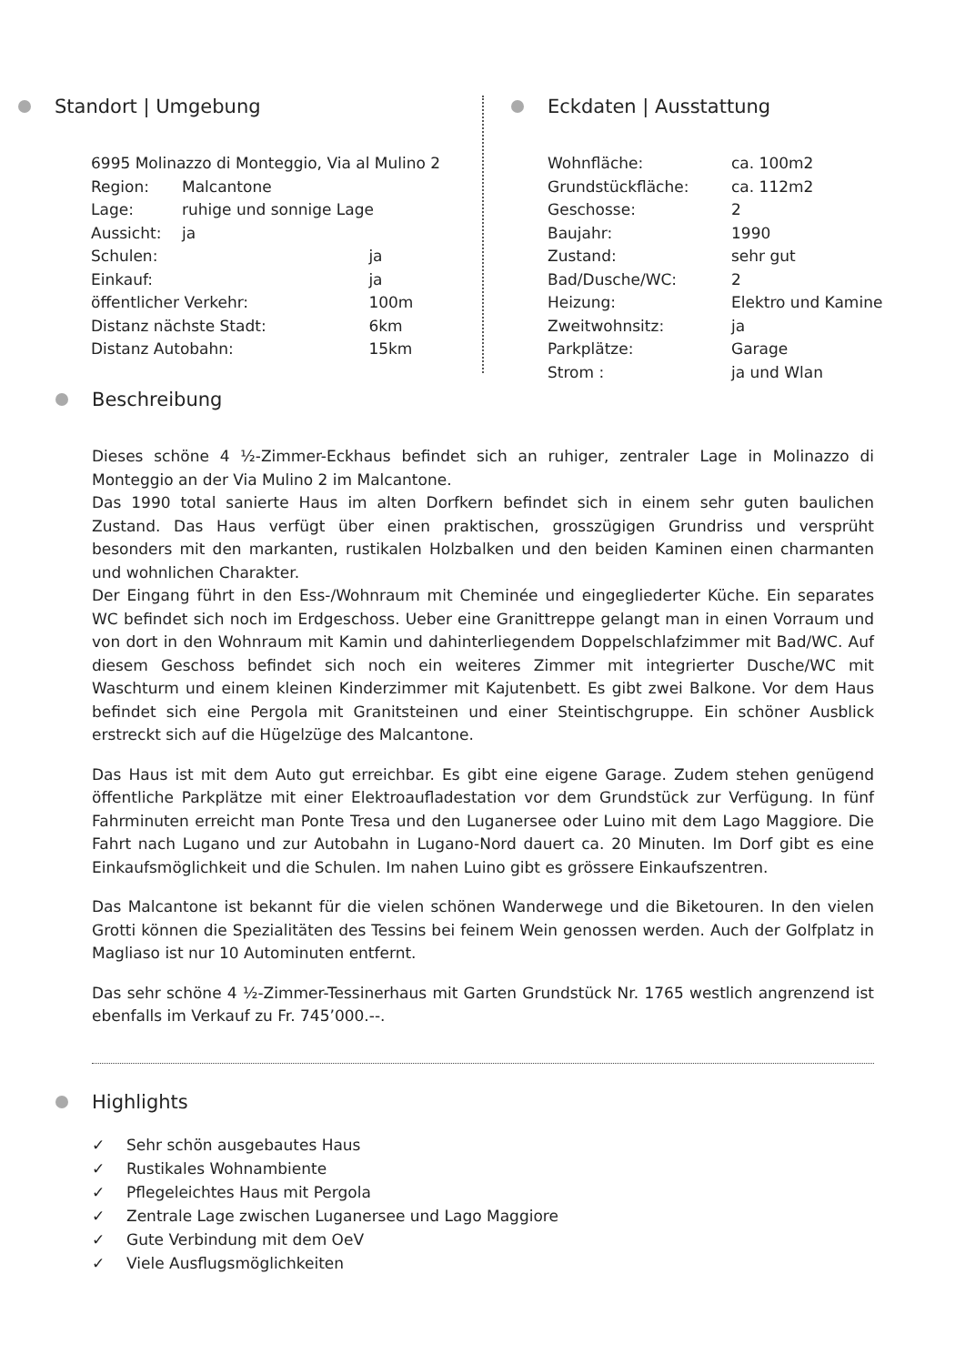Standort | Umgebung
| 6995 Molinazzo di Monteggio, Via al Mulino 2 | | |
| Region: | Malcantone | |
| Lage: | ruhige und sonnige Lage | |
| Aussicht: | ja | |
| Schulen: | | ja |
| Einkauf: | | ja |
| öffentlicher Verkehr: | | 100m |
| Distanz nächste Stadt: | | 6km |
| Distanz Autobahn: | | 15km |
Eckdaten | Ausstattung
| Wohnfläche: | ca. 100m2 |
| Grundstückfläche: | ca. 112m2 |
| Geschosse: | 2 |
| Baujahr: | 1990 |
| Zustand: | sehr gut |
| Bad/Dusche/WC: | 2 |
| Heizung: | Elektro und Kamine |
| Zweitwohnsitz: | ja |
| Parkplätze: | Garage |
| Strom : | ja und Wlan |
Beschreibung
Dieses schöne 4 ½-Zimmer-Eckhaus befindet sich an ruhiger, zentraler Lage in Molinazzo di Monteggio an der Via Mulino 2 im Malcantone.
Das 1990 total sanierte Haus im alten Dorfkern befindet sich in einem sehr guten baulichen Zustand. Das Haus verfügt über einen praktischen, grosszügigen Grundriss und versprüht besonders mit den markanten, rustikalen Holzbalken und den beiden Kaminen einen charmanten und wohnlichen Charakter.
Der Eingang führt in den Ess-/Wohnraum mit Cheminée und eingegliederter Küche. Ein separates WC befindet sich noch im Erdgeschoss. Ueber eine Granittreppe gelangt man in einen Vorraum und von dort in den Wohnraum mit Kamin und dahinterliegendem Doppelschlafzimmer mit Bad/WC. Auf diesem Geschoss befindet sich noch ein weiteres Zimmer mit integrierter Dusche/WC mit Waschturm und einem kleinen Kinderzimmer mit Kajutenbett. Es gibt zwei Balkone. Vor dem Haus befindet sich eine Pergola mit Granitsteinen und einer Steintischgruppe. Ein schöner Ausblick erstreckt sich auf die Hügelzüge des Malcantone.
Das Haus ist mit dem Auto gut erreichbar. Es gibt eine eigene Garage. Zudem stehen genügend öffentliche Parkplätze mit einer Elektroaufladestation vor dem Grundstück zur Verfügung. In fünf Fahrminuten erreicht man Ponte Tresa und den Luganersee oder Luino mit dem Lago Maggiore. Die Fahrt nach Lugano und zur Autobahn in Lugano-Nord dauert ca. 20 Minuten. Im Dorf gibt es eine Einkaufsmöglichkeit und die Schulen. Im nahen Luino gibt es grössere Einkaufszentren.
Das Malcantone ist bekannt für die vielen schönen Wanderwege und die Biketouren. In den vielen Grotti können die Spezialitäten des Tessins bei feinem Wein genossen werden. Auch der Golfplatz in Magliaso ist nur 10 Autominuten entfernt.
Das sehr schöne 4 ½-Zimmer-Tessinerhaus mit Garten Grundstück Nr. 1765 westlich angrenzend ist ebenfalls im Verkauf zu Fr. 745’000.--.
Highlights
✓ Sehr schön ausgebautes Haus
✓ Rustikales Wohnambiente
✓ Pflegeleichtes Haus mit Pergola
✓ Zentrale Lage zwischen Luganersee und Lago Maggiore
✓ Gute Verbindung mit dem OeV
✓ Viele Ausflugsmöglichkeiten